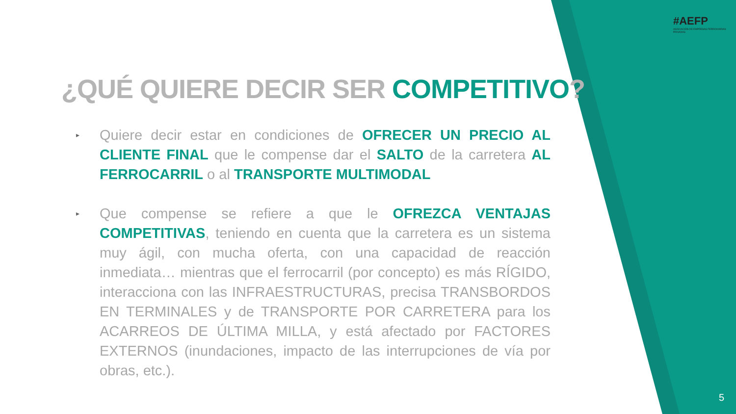#AEFP
ASOCIACIÓN DE EMPRESAS FERROVIARIAS PRIVADAS
¿QUÉ QUIERE DECIR SER COMPETITIVO?
▸
Quiere decir estar en condiciones de OFRECER UN PRECIO AL CLIENTE FINAL que le compense dar el SALTO de la carretera AL FERROCARRIL o al TRANSPORTE MULTIMODAL
▸
Que compense se refiere a que le OFREZCA VENTAJAS COMPETITIVAS, teniendo en cuenta que la carretera es un sistema muy ágil, con mucha oferta, con una capacidad de reacción inmediata… mientras que el ferrocarril (por concepto) es más RÍGIDO, interacciona con las INFRAESTRUCTURAS, precisa TRANSBORDOS EN TERMINALES y de TRANSPORTE POR CARRETERA para los ACARREOS DE ÚLTIMA MILLA, y está afectado por FACTORES EXTERNOS (inundaciones, impacto de las interrupciones de vía por obras, etc.).
5